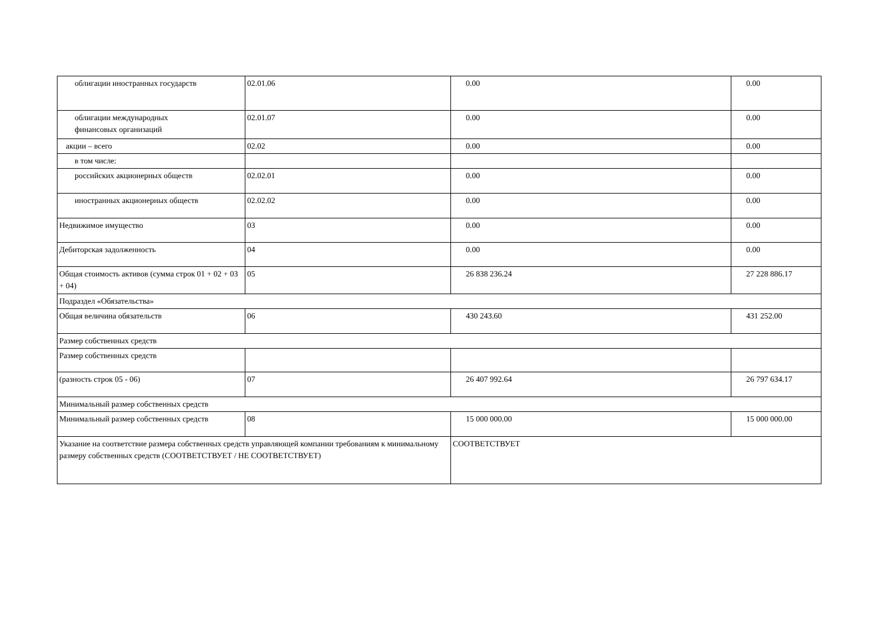| облигации иностранных государств | 02.01.06 | 0.00 | 0.00 |
| облигации международных финансовых организаций | 02.01.07 | 0.00 | 0.00 |
| акции – всего | 02.02 | 0.00 | 0.00 |
| в том числе: | | | |
| российских акционерных обществ | 02.02.01 | 0.00 | 0.00 |
| иностранных акционерных обществ | 02.02.02 | 0.00 | 0.00 |
| Недвижимое имущество | 03 | 0.00 | 0.00 |
| Дебиторская задолженность | 04 | 0.00 | 0.00 |
| Общая стоимость активов (сумма строк 01 + 02 + 03 + 04) | 05 | 26 838 236.24 | 27 228 886.17 |
| Подраздел «Обязательства» | | | |
| Общая величина обязательств | 06 | 430 243.60 | 431 252.00 |
| Размер собственных средств | | | |
| Размер собственных средств | | | |
| (разность строк 05 - 06) | 07 | 26 407 992.64 | 26 797 634.17 |
| Минимальный размер собственных средств | | | |
| Минимальный размер собственных средств | 08 | 15 000 000.00 | 15 000 000.00 |
| Указание на соответствие размера собственных средств управляющей компании требованиям к минимальному размеру собственных средств (СООТВЕТСТВУЕТ / НЕ СООТВЕТСТВУЕТ) | | СООТВЕТСТВУЕТ | |